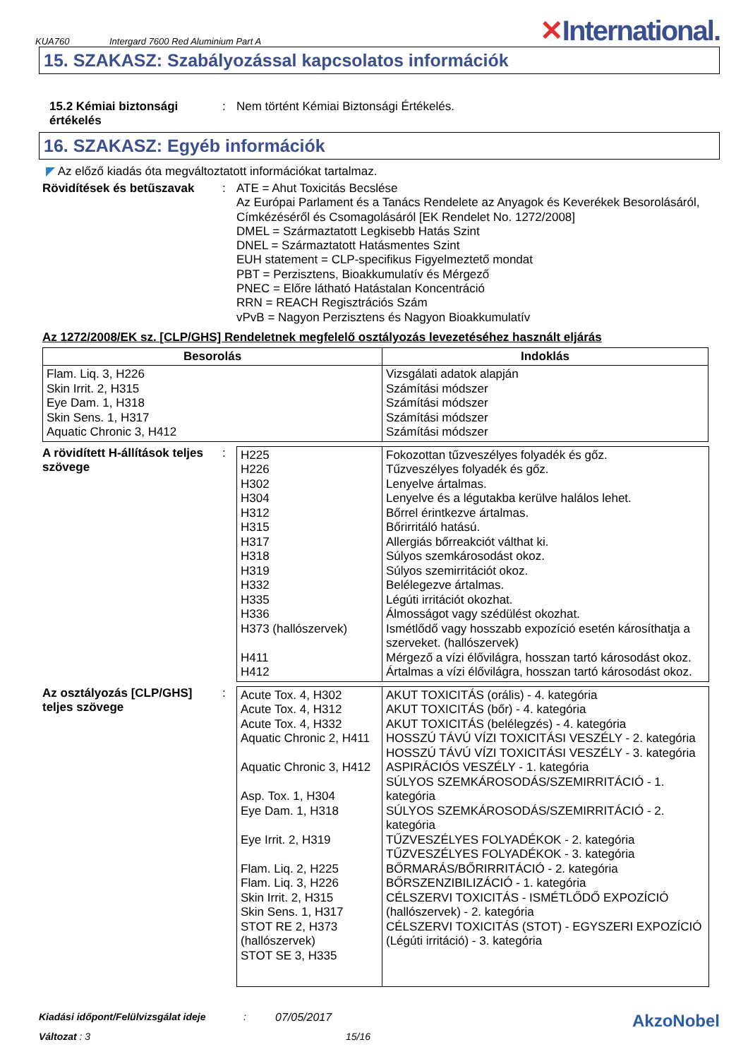KUA760 Intergard 7600 Red Aluminium Part A ✕International.
15. SZAKASZ: Szabályozással kapcsolatos információk
15.2 Kémiai biztonsági értékelés
:
Nem történt Kémiai Biztonsági Értékelés.
16. SZAKASZ: Egyéb információk
◤ Az előző kiadás óta megváltoztatott információkat tartalmaz.
Rövidítések és betűszavak :
ATE = Ahut Toxicitás Becslése
Az Európai Parlament és a Tanács Rendelete az Anyagok és Keverékek Besorolásáról, Címkézéséről és Csomagolásáról [EK Rendelet No. 1272/2008]
DMEL = Származtatott Legkisebb Hatás Szint
DNEL = Származtatott Hatásmentes Szint
EUH statement = CLP-specifikus Figyelmeztető mondat
PBT = Perzisztens, Bioakkumulatív és Mérgező
PNEC = Előre látható Hatástalan Koncentráció
RRN = REACH Regisztrációs Szám
vPvB = Nagyon Perzisztens és Nagyon Bioakkumulatív
Az 1272/2008/EK sz. [CLP/GHS] Rendeletnek megfelelő osztályozás levezetéséhez használt eljárás
| Besorolás | Indoklás |
| --- | --- |
| Flam. Liq. 3, H226 Skin Irrit. 2, H315 Eye Dam. 1, H318 Skin Sens. 1, H317 Aquatic Chronic 3, H412 | Vizsgálati adatok alapján Számítási módszer Számítási módszer Számítási módszer Számítási módszer |
A rövidített H-állítások teljes szövege
:
| H225 H226 H302 H304 H312 H315 H317 H318 H319 H332 H335 H336 H373 (hallószervek) H411 H412 | Fokozottan tűzveszélyes folyadék és gőz. Tűzveszélyes folyadék és gőz. Lenyelve ártalmas. Lenyelve és a légutakba kerülve halálos lehet. Bőrrel érintkezve ártalmas. Bőrirritáló hatású. Allergiás bőrreakciót válthat ki. Súlyos szemkárosodást okoz. Súlyos szemirritációt okoz. Belélegezve ártalmas. Légúti irritációt okozhat. Álmosságot vagy szédülést okozhat. Ismétlődő vagy hosszabb expozíció esetén károsíthatja a szerveket. (hallószervek) Mérgező a vízi élővilágra, hosszan tartó károsodást okoz. Ártalmas a vízi élővilágra, hosszan tartó károsodást okoz. |
Az osztályozás [CLP/GHS] teljes szövege
:
| Acute Tox. 4, H302 Acute Tox. 4, H312 Acute Tox. 4, H332 Aquatic Chronic 2, H411 Aquatic Chronic 3, H412 Asp. Tox. 1, H304 Eye Dam. 1, H318 Eye Irrit. 2, H319 Flam. Liq. 2, H225 Flam. Liq. 3, H226 Skin Irrit. 2, H315 Skin Sens. 1, H317 STOT RE 2, H373 (hallószervek) STOT SE 3, H335 | AKUT TOXICITÁS (orális) - 4. kategória AKUT TOXICITÁS (bőr) - 4. kategória AKUT TOXICITÁS (belélegzés) - 4. kategória HOSSZÚ TÁVÚ VÍZI TOXICITÁSI VESZÉLY - 2. kategória HOSSZÚ TÁVÚ VÍZI TOXICITÁSI VESZÉLY - 3. kategória ASPIRÁCIÓS VESZÉLY - 1. kategória SÚLYOS SZEMKÁROSODÁS/SZEMIRRITÁCIÓ - 1. kategória SÚLYOS SZEMKÁROSODÁS/SZEMIRRITÁCIÓ - 2. kategória TŰZVESZÉLYES FOLYADÉKOK - 2. kategória TŰZVESZÉLYES FOLYADÉKOK - 3. kategória BŐRMARÁS/BŐRIRRITÁCIÓ - 2. kategória BŐRSZENZIBILIZÁCIÓ - 1. kategória CÉLSZERVI TOXICITÁS - ISMÉTLŐDŐ EXPOZÍCIÓ (hallószervek) - 2. kategória CÉLSZERVI TOXICITÁS (STOT) - EGYSZERI EXPOZÍCIÓ (Légúti irritáció) - 3. kategória |
Kiadási időpont/Felülvizsgálat ideje: 07/05/2017 AkzoNobel
Változat : 3 15/16